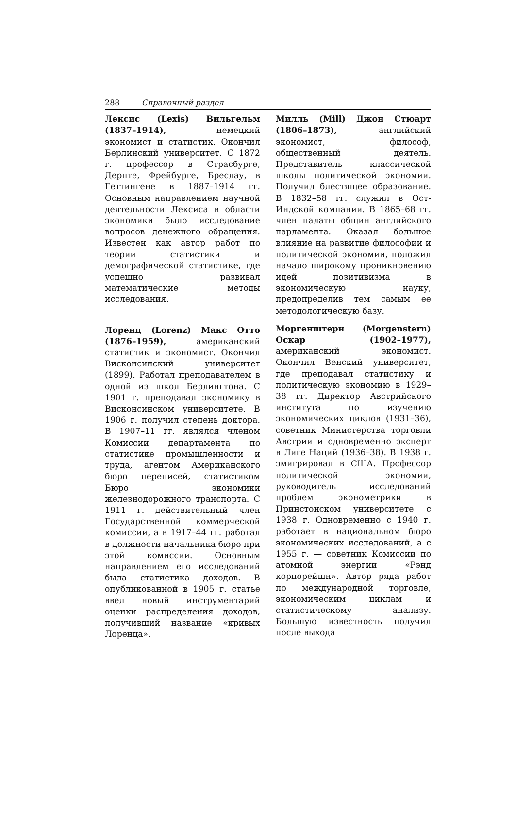288 Справочный раздел
Лексис (Lexis) Вильгельм (1837–1914), немецкий экономист и статистик. Окончил Берлинский университет. С 1872 г. профессор в Страсбурге, Дерпте, Фрейбурге, Бреслау, в Геттингене в 1887–1914 гг. Основным направлением научной деятельности Лексиса в области экономики было исследование вопросов денежного обращения. Известен как автор работ по теории статистики и демографической статистике, где успешно развивал математические методы исследования.
Лоренц (Lorenz) Макс Отто (1876–1959), американский статистик и экономист. Окончил Висконсинский университет (1899). Работал преподавателем в одной из школ Берлингтона. С 1901 г. преподавал экономику в Висконсинском университете. В 1906 г. получил степень доктора. В 1907–11 гг. являлся членом Комиссии департамента по статистике промышленности и труда, агентом Американского бюро переписей, статистиком Бюро экономики железнодорожного транспорта. С 1911 г. действительный член Государственной коммерческой комиссии, а в 1917–44 гг. работал в должности начальника бюро при этой комиссии. Основным направлением его исследований была статистика доходов. В опубликованной в 1905 г. статье ввел новый инструментарий оценки распределения доходов, получивший название «кривых Лоренца».
Милль (Mill) Джон Стюарт (1806–1873), английский экономист, философ, общественный деятель. Представитель классической школы политической экономии. Получил блестящее образование. В 1832–58 гг. служил в Ост-Индской компании. В 1865–68 гг. член палаты общин английского парламента. Оказал большое влияние на развитие философии и политической экономии, положил начало широкому проникновению идей позитивизма в экономическую науку, предопределив тем самым ее методологическую базу.
Моргенштерн (Morgenstern) Оскар (1902–1977), американский экономист. Окончил Венский университет, где преподавал статистику и политическую экономию в 1929–38 гг. Директор Австрийского института по изучению экономических циклов (1931–36), советник Министерства торговли Австрии и одновременно эксперт в Лиге Наций (1936–38). В 1938 г. эмигрировал в США. Профессор политической экономии, руководитель исследований проблем эконометрики в Принстонском университете с 1938 г. Одновременно с 1940 г. работает в национальном бюро экономических исследований, а с 1955 г. — советник Комиссии по атомной энергии «Рэнд корпорейшн». Автор ряда работ по международной торговле, экономическим циклам и статистическому анализу. Большую известность получил после выхода